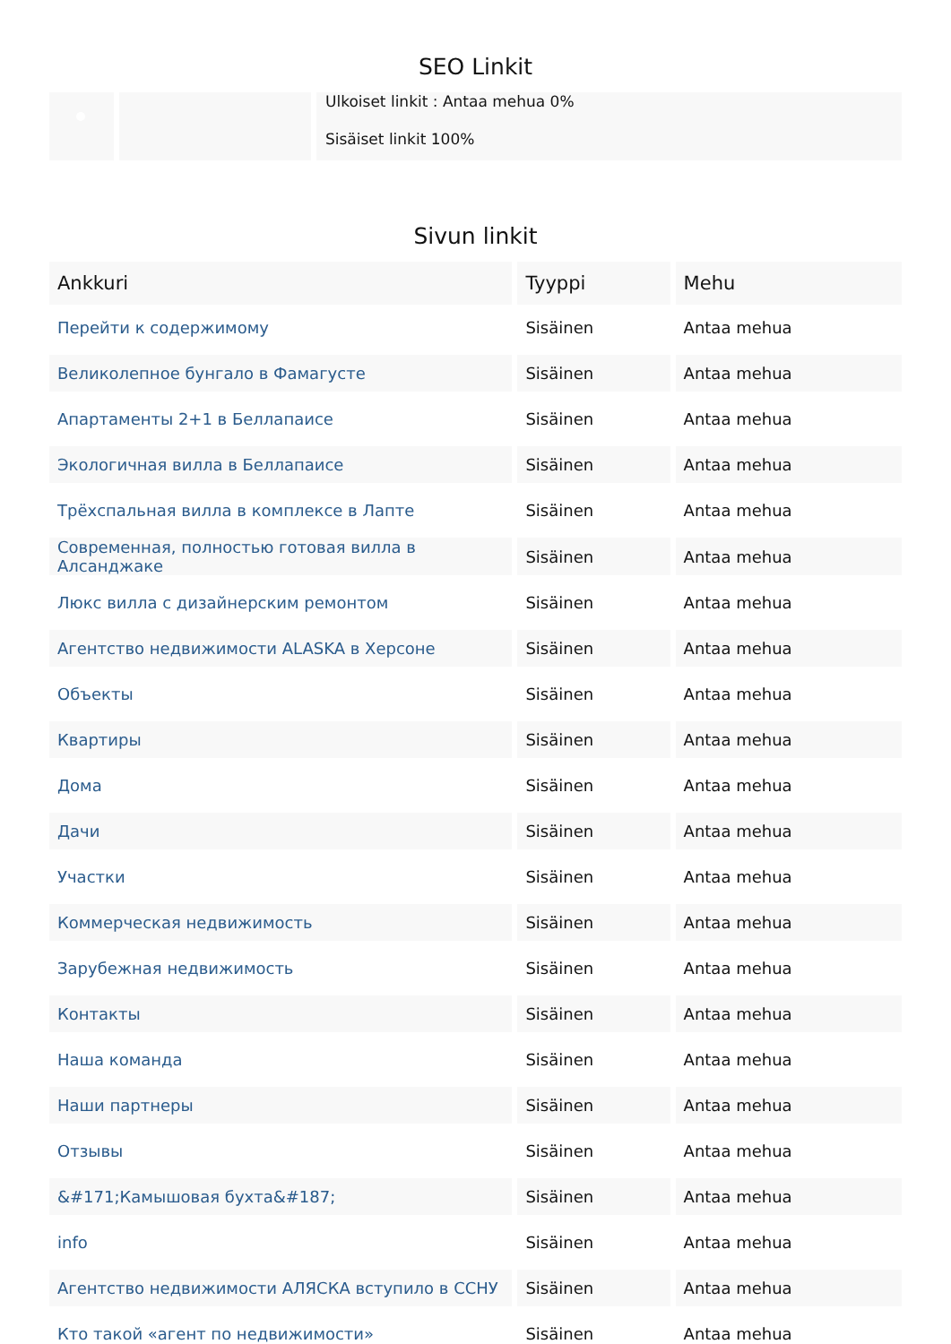SEO Linkit
Ulkoiset linkit : Antaa mehua 0%
Sisäiset linkit 100%
Sivun linkit
| Ankkuri | Tyyppi | Mehu |
| --- | --- | --- |
| Перейти к содержимому | Sisäinen | Antaa mehua |
| Великолепное бунгало в Фамагусте | Sisäinen | Antaa mehua |
| Апартаменты 2+1 в Беллапаисе | Sisäinen | Antaa mehua |
| Экологичная вилла в Беллапаисе | Sisäinen | Antaa mehua |
| Трёхспальная вилла в комплексе в Лапте | Sisäinen | Antaa mehua |
| Современная, полностью готовая вилла в Алсанджаке | Sisäinen | Antaa mehua |
| Люкс вилла с дизайнерским ремонтом | Sisäinen | Antaa mehua |
| Агентство недвижимости ALASKA в Херсоне | Sisäinen | Antaa mehua |
| Объекты | Sisäinen | Antaa mehua |
| Квартиры | Sisäinen | Antaa mehua |
| Дома | Sisäinen | Antaa mehua |
| Дачи | Sisäinen | Antaa mehua |
| Участки | Sisäinen | Antaa mehua |
| Коммерческая недвижимость | Sisäinen | Antaa mehua |
| Зарубежная недвижимость | Sisäinen | Antaa mehua |
| Контакты | Sisäinen | Antaa mehua |
| Наша команда | Sisäinen | Antaa mehua |
| Наши партнеры | Sisäinen | Antaa mehua |
| Отзывы | Sisäinen | Antaa mehua |
| &#171;Камышовая бухта&#187; | Sisäinen | Antaa mehua |
| info | Sisäinen | Antaa mehua |
| Агентство недвижимости АЛЯСКА вступило в ССНУ | Sisäinen | Antaa mehua |
| Кто такой «агент по недвижимости» | Sisäinen | Antaa mehua |